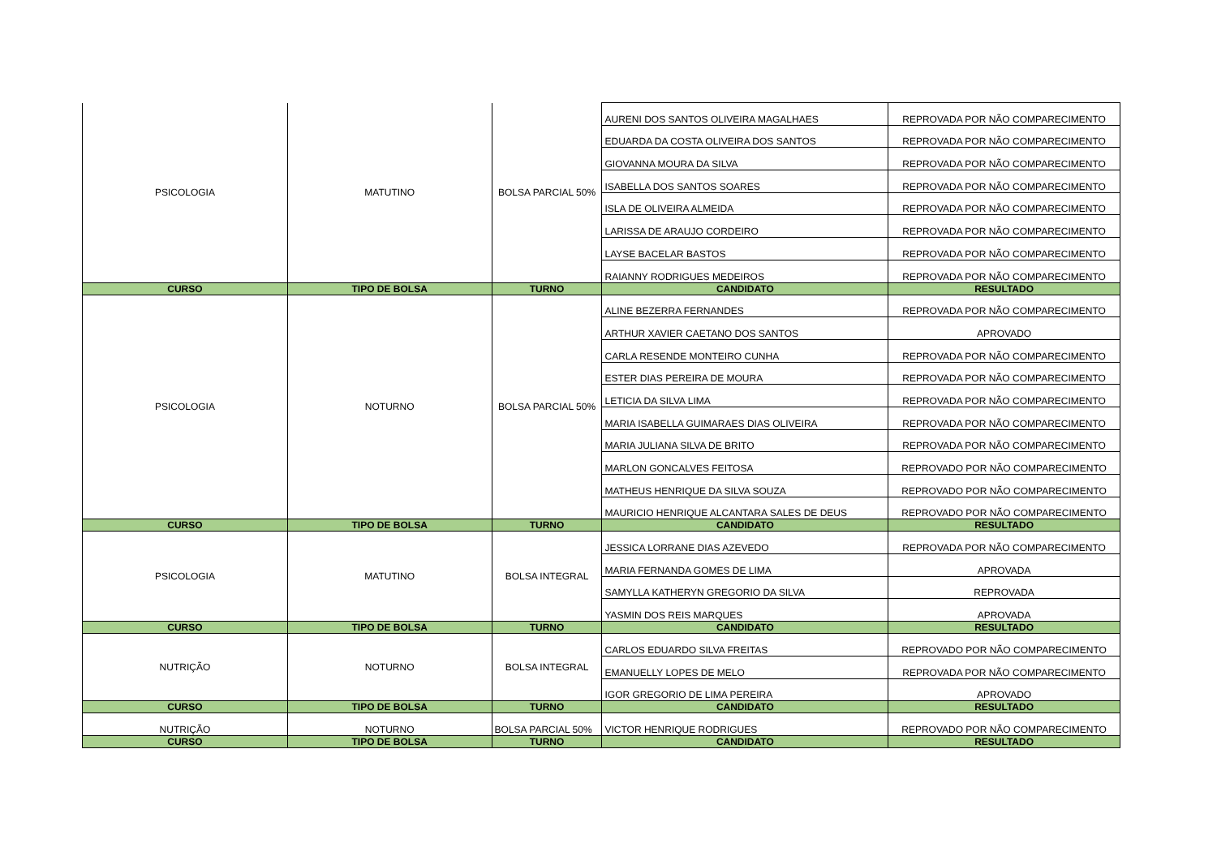| PSICOLOGIA | MATUTINO | BOLSA PARCIAL 50% | AURENI DOS SANTOS OLIVEIRA MAGALHAES | REPROVADA POR NÃO COMPARECIMENTO |
| | | | EDUARDA DA COSTA OLIVEIRA DOS SANTOS | REPROVADA POR NÃO COMPARECIMENTO |
| | | | GIOVANNA MOURA DA SILVA | REPROVADA POR NÃO COMPARECIMENTO |
| | | | ISABELLA DOS SANTOS SOARES | REPROVADA POR NÃO COMPARECIMENTO |
| | | | ISLA DE OLIVEIRA ALMEIDA | REPROVADA POR NÃO COMPARECIMENTO |
| | | | LARISSA DE ARAUJO CORDEIRO | REPROVADA POR NÃO COMPARECIMENTO |
| | | | LAYSE BACELAR BASTOS | REPROVADA POR NÃO COMPARECIMENTO |
| | | | RAIANNY RODRIGUES MEDEIROS | REPROVADA POR NÃO COMPARECIMENTO |
| CURSO | TIPO DE BOLSA | TURNO | CANDIDATO | RESULTADO |
| PSICOLOGIA | NOTURNO | BOLSA PARCIAL 50% | ALINE BEZERRA FERNANDES | REPROVADA POR NÃO COMPARECIMENTO |
| | | | ARTHUR XAVIER CAETANO DOS SANTOS | APROVADO |
| | | | CARLA RESENDE MONTEIRO CUNHA | REPROVADA POR NÃO COMPARECIMENTO |
| | | | ESTER DIAS PEREIRA DE MOURA | REPROVADA POR NÃO COMPARECIMENTO |
| | | | LETICIA DA SILVA LIMA | REPROVADA POR NÃO COMPARECIMENTO |
| | | | MARIA ISABELLA GUIMARAES DIAS OLIVEIRA | REPROVADA POR NÃO COMPARECIMENTO |
| | | | MARIA JULIANA SILVA DE BRITO | REPROVADA POR NÃO COMPARECIMENTO |
| | | | MARLON GONCALVES FEITOSA | REPROVADO POR NÃO COMPARECIMENTO |
| | | | MATHEUS HENRIQUE DA SILVA SOUZA | REPROVADO POR NÃO COMPARECIMENTO |
| | | | MAURICIO HENRIQUE ALCANTARA SALES DE DEUS | REPROVADO POR NÃO COMPARECIMENTO |
| CURSO | TIPO DE BOLSA | TURNO | CANDIDATO | RESULTADO |
| PSICOLOGIA | MATUTINO | BOLSA INTEGRAL | JESSICA LORRANE DIAS AZEVEDO | REPROVADA POR NÃO COMPARECIMENTO |
| | | | MARIA FERNANDA GOMES DE LIMA | APROVADA |
| | | | SAMYLLA KATHERYN GREGORIO DA SILVA | REPROVADA |
| | | | YASMIN DOS REIS MARQUES | APROVADA |
| CURSO | TIPO DE BOLSA | TURNO | CANDIDATO | RESULTADO |
| NUTRIÇÃO | NOTURNO | BOLSA INTEGRAL | CARLOS EDUARDO SILVA FREITAS | REPROVADO POR NÃO COMPARECIMENTO |
| | | | EMANUELLY LOPES DE MELO | REPROVADA POR NÃO COMPARECIMENTO |
| | | | IGOR GREGORIO DE LIMA PEREIRA | APROVADO |
| CURSO | TIPO DE BOLSA | TURNO | CANDIDATO | RESULTADO |
| NUTRIÇÃO | NOTURNO | BOLSA PARCIAL 50% | VICTOR HENRIQUE RODRIGUES | REPROVADO POR NÃO COMPARECIMENTO |
| CURSO | TIPO DE BOLSA | TURNO | CANDIDATO | RESULTADO |